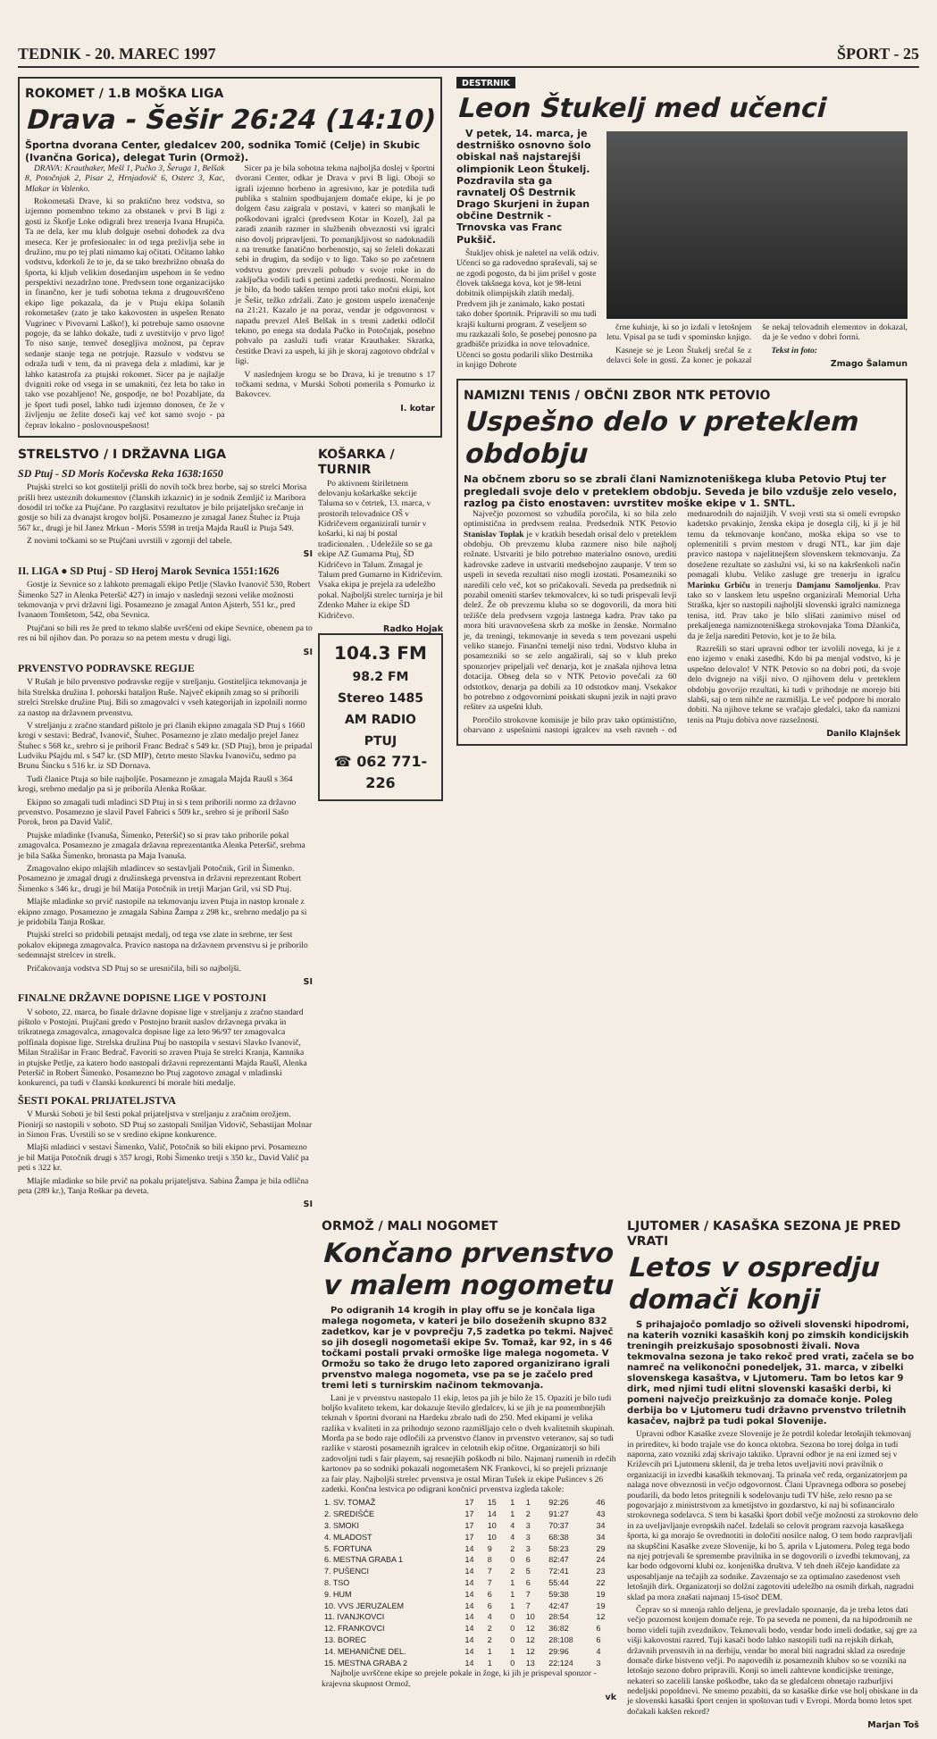TEDNIK - 20. MAREC 1997 ŠPORT - 25
ROKOMET / 1.B MOŠKA LIGA
Drava - Šešir 26:24 (14:10)
Športna dvorana Center, gledalcev 200, sodnika Tomič (Celje) in Skubic (Ivančna Gorica), delegat Turin (Ormož).
DRAVA: Krauthaker, Mešl 1, Pučko 3, Šeruga 1, Belšak 8, Potočnjak 2, Pisar 2, Hrnjadovič 6, Osterc 3, Kac, Mlakar in Valenko.
Rokometaši Drave, ki so praktično brez vodstva, so izjemno pomembno tekmo za obstanek v prvi B ligi z gosti iz Škofje Loke odigrali brez trenerja Ivana Hrupiča. Ta ne dela, ker mu klub dolguje osebni dohodek za dva meseca. Ker je profesionalec in od tega preživlja sebe in družino, mu po tej plati nimamo kaj očitati. Očitamo lahko vodstvu, kdorkoli že to je, da se tako brezbrižno obnaša do športa, ki kljub velikim dosedanjim uspehom in še vedno perspektivi nezadržno tone. Predvsem tone organizacijsko in finančno, ker je tudi sobotna tekma z drugouvrščeno ekipo lige pokazala, da je v Ptuju ekipa šolanih rokometašev (zato je tako kakovosten in uspešen Renato Vugrinec v Pivovarni Laško!), ki potrebuje samo osnovne pogoje, da se lahko dokaže, tudi z uvrstitvijo v prvo ligo! To niso sanje, temveč dosegljiva možnost, pa čeprav sedanje stanje tega ne potrjuje. Razsulo v vodstvu se odraža tudi v tem, da ni pravega dela z mladimi, kar je lahko katastrofa za ptujski rokomet. Sicer pa je najlažje dvigniti roke od vsega in se umakniti, čez leta bo tako in tako vse pozabljeno! Ne, gospodje, ne bo! Pozabljate, da je šport tudi posel, lahko tudi izjemno donosen, če že v življenju ne želite doseči kaj več kot samo svojo - pa čeprav lokalno - poslovnouspešnost!
Sicer pa je bila sobotna tekma najboljša doslej v športni dvorani Center, odkar je Drava v prvi B ligi. Oboji so igrali izjemno borbeno in agresivno, kar je potrdila tudi publika s stalnim spodbujanjem domače ekipe, ki je po dolgem času zaigrala v postavi, v kateri so manjkali le poškodovani igralci (predvsem Kotar in Kozel), žal pa zaradi znanih razmer in službenih obveznosti vsi igralci niso dovolj pripravljeni. To pomanjkljivost so nadoknadili z na trenutke fanatično borbenostjo, saj so želeli dokazati sebi in drugim, da sodijo v to ligo. Tako so po začetnem vodstvu gostov prevzeli pobudo v svoje roke in do zaključka vodili tudi s petimi zadetki prednosti. Normalno je bilo, da bodo takšen tempo proti tako močni ekipi, kot je Šešir, težko zdržali. Zato je gostom uspelo izenačenje na 21:21. Kazalo je na poraz, vendar je odgovornost v napadu prevzel Aleš Belšak in s tremi zadetki odločil tekmo, po enega sta dodala Pučko in Potočnjak, posebno pohvalo pa zasluži tudi vratar Krauthaker. Skratka, čestitke Dravi za uspeh, ki jih je skoraj zagotovo obdržal v ligi.
V naslednjem krogu se bo Drava, ki je trenutno s 17 točkami sedma, v Murski Soboti pomerila s Pomurko iz Bakovcev.
I. kotar
STRELSTVO / I DRŽAVNA LIGA
SD Ptuj - SD Moris Kočevska Reka 1638:1650
Ptujski strelci so kot gostitelji prišli do novih točk brez borbe, saj so strelci Morisa prišli brez usteznih dokumentov (članskih izkaznic) in je sodnik Zemljič iz Maribora dosodil tri točke za Ptujčane. Po razglasitvi rezultatov je bilo prijateljsko srečanje in gostje so bili za dvanajst krogov boljši. Posamezno je zmagal Janez Štuhec iz Ptuja 567 kr., drugi je bil Janez Mrkun - Moris 5598 in tretja Majda Raušl iz Ptuja 549.
Z novimi točkami so se Ptujčani uvrstili v zgornji del tabele.
SI
II. LIGA ● SD Ptuj - SD Heroj Marok Sevnica 1551:1626
Gostje iz Sevnice so z lahkoto premagali ekipo Petlje (Slavko Ivanovič 530, Robert Šimenko 527 in Alenka Peteršič 427) in imajo v naslednji sezoni velike možnosti tekmovanja v prvi državni ligi. Posamezno je zmagal Anton Ajsterb, 551 kr., pred Ivanaom Tomšetom, 542, oba Sevnica.
Ptujčani so bili res že pred to tekmo slabše uvrščeni od ekipe Sevnice, obenem pa to res ni bil njihov dan. Po porazu so na petem mestu v drugi ligi.
SI
PRVENSTVO PODRAVSKE REGIJE
V Rušah je bilo prvenstvo podravske regije v streljanju. Gostiteljica tekmovanja je bila Strelska družina I. pohorski bataljon Ruše. Največ ekipnih zmag so si priborili strelci Strelske družine Ptuj. Bili so zmagovalci v vseh kategorijah in izpolnili normo za nastop na državnem prvenstvu.
V streljanju z zračno standard pištolo je pri članih ekipno zmagala SD Ptuj s 1660 krogi v sestavi: Bedrač, Ivanovič, Štuhec. Posamezno je zlato medaljo prejel Janez Štuhec s 568 kr., srebro si je priboril Franc Bedrač s 549 kr. (SD Ptuj), bron je pripadal Ludviku Pšajdu ml. s 547 kr. (SD MIP), četrto mesto Slavku Ivanoviču, sedmo pa Brunu Šincku s 516 kr. iz SD Dornava.
Tudi članice Ptuja so bile najboljše. Posamezno je zmagala Majda Raušl s 364 krogi, srebrno medaljo pa si je priborila Alenka Roškar.
Ekipno so zmagali tudi mladinci SD Ptuj in si s tem priborili normo za državno prvenstvo. Posamezno je slavil Pavel Fabrici s 509 kr., srebro si je priboril Sašo Porok, bron pa David Valič.
Ptujske mladinke (Ivanuša, Šimenko, Peteršič) so si prav tako priborile pokal zmagovalca. Posamezno je zmagala državna reprezentantka Alenka Peteršič, srebrna je bila Saška Šimenko, bronasta pa Maja Ivanuša.
Zmagovalno ekipo mlajših mladincev so sestavljali Potočnik, Gril in Šimenko. Posamezno je zmagal drugi z družinskega prvenstva in državni reprezentant Robert Šimenko s 346 kr., drugi je bil Matija Potočnik in tretji Marjan Gril, vsi SD Ptuj.
Mlajše mladinke so prvič nastopile na tekmovanju izven Ptuja in nastop kronale z ekipno zmago. Posamezno je zmagala Sabina Žampa z 298 kr., srebrno medaljo pa si je pridobila Tanja Roškar.
Ptujski strelci so pridobili petnajst medalj, od tega vse zlate in srebrne, ter šest pokalov ekipnega zmagovalca. Pravico nastopa na državnem prvenstvu si je priborilo sedemnajst strelcev in strelk.
Pričakovanja vodstva SD Ptuj so se uresničila, bili so najboljši.
SI
FINALNE DRŽAVNE DOPISNE LIGE V POSTOJNI
V soboto, 22. marca, bo finale državne dopisne lige v streljanju z zračno standard pištolo v Postojni. Ptujčani gredo v Postojno branit naslov državnega prvaka in trikratnega zmagovalca, zmagovalca dopisne lige za leto 96/97 ter zmagovalca polfinala dopisne lige. Strelska družina Ptuj bo nastopila v sestavi Slavko Ivanovič, Milan Stražišar in Franc Bedrač. Favoriti so zraven Ptuja še strelci Kranja, Kamnika in ptujske Petlje, za katero bodo nastopali državni reprezentanti Majda Raušl, Alenka Peteršič in Robert Šimenko. Posamezno bo Ptuj zagotovo zmagal v mladinski konkurenci, pa tudi v članski konkurenci bi morale biti medalje.
ŠESTI POKAL PRIJATELJSTVA
V Murski Soboti je bil šesti pokal prijateljstva v streljanju z zračnim orožjem. Pionirji so nastopili v soboto. SD Ptuj so zastopali Smiljan Vidovič, Sebastijan Molnar in Simon Fras. Uvrstili so se v sredino ekipne konkurence.
Mlajši mladinci v sestavi Šimenko, Valič, Potočnik so bili ekipno prvi. Posamezno je bil Matija Potočnik drugi s 357 krogi, Robi Šimenko tretji s 350 kr., David Valič pa peti s 322 kr.
Mlajše mladinke so bile prvič na pokalu prijateljstva. Sabina Žampa je bila odlična peta (289 kr.), Tanja Roškar pa deveta.
SI
KOŠARKA / TURNIR
Po aktivnem štiriletnem delovanju košarkaške sekcije Taluma so v četrtek, 13. marca, v prostorih telovadnice OŠ v Kidričevem organizirali turnir v košarki, ki naj bi postal tradicionalen. . Udeležile so se ga ekipe AZ Gumarna Ptuj, ŠD Kidričevo in Talum. Zmagal je Talum pred Gumarno in Kidričevim. Vsaka ekipa je prejela za udeležbo pokal. Najboljši strelec turnirja je bil Zdenko Maher iz ekipe ŠD Kidričevo.
Radko Hojak
104.3 FM
98.2 FM Stereo 1485 AM RADIO PTUJ
☎ 062 771-226
DESTRNIK
Leon Štukelj med učenci
V petek, 14. marca, je destrniško osnovno šolo obiskal naš najstarejši olimpionik Leon Štukelj. Pozdravila sta ga ravnatelj OŠ Destrnik Drago Skurjeni in župan občine Destrnik - Trnovska vas Franc Pukšič.
Štukljev obisk je naletel na velik odziv. Učenci so ga radovedno spraševali, saj se ne zgodi pogosto, da bi jim prišel v goste človek takšnega kova, kot je 98-letni dobitnik olimpijskih zlatih medalj. Predvem jih je zanimalo, kako postati tako dober športnik. Pripravili so mu tudi krajši kulturni program. Z veseljem so mu razkazali šolo, še posebej ponosno pa gradbišče prizidka in nove telovadnice. Učenci so gostu podarili sliko Destrnika in knjigo Dobrote
črne kuhinje, ki so jo izdali v letošnjem letu. Vpisal pa se tudi v spominsko knjigo.
Kasneje se je Leon Štukelj srečal še z delavci šole in gosti. Za konec je pokazal še nekaj telovadnih elementov in dokazal, da je še vedno v dobri formi.
Tekst in foto:
Zmago Šalamun
NAMIZNI TENIS / OBČNI ZBOR NTK PETOVIO
Uspešno delo v preteklem obdobju
Na občnem zboru so se zbrali člani Namiznoteniškega kluba Petovio Ptuj ter pregledali svoje delo v preteklem obdobju. Seveda je bilo vzdušje zelo veselo, razlog pa čisto enostaven: uvrstitev moške ekipe v 1. SNTL.
Največjo pozornost so vzbudila poročila, ki so bila zelo optimistična in predvsem realna. Predsednik NTK Petovio Stanislav Toplak je v kratkih besedah orisal delo v preteklem obdobju. Ob prevzemu kluba razmere niso bile najbolj rožnate. Ustvariti je bilo potrebno materialno osnovo, urediti kadrovske zadeve in ustvariti medsebojno zaupanje. V tem so uspeli in seveda rezultati niso mogli izostati. Posamezniki so naredili celo več, kot so pričakovali. Seveda pa predsednik ni pozabil omeniti staršev tekmovalcev, ki so tudi prispevali levji delež. Že ob prevzemu kluba so se dogovorili, da mora biti težišče dela predvsem vzgoja lastnega kadra. Prav tako pa mora biti uravnovešena skrb za moške in ženske. Normalno je, da treningi, tekmovanje in seveda s tem povezani uspehi veliko stanejo. Finančni temelji niso trdni. Vodstvo kluba in posamezniki so se zelo angažirali, saj so v klub preko sponzorjev pripeljali več denarja, kot je znašala njihova letna dotacija. Obseg dela so v NTK Petovio povečali za 60 odstotkov, denarja pa dobili za 10 odstotkov manj. Vsekakor bo potrebno z odgovornimi poiskati skupni jezik in najti pravo rešitev za uspešni klub.
Poročilo strokovne komisije je bilo prav tako optimistično, obarvano z uspešnimi nastopi igralcev na vseh ravneh - od mednarodnih do najnižjih. V svoji vrsti sta si omeli evropsko kadetsko prvakinjo, ženska ekipa je dosegla cilj, ki ji je bil temu da tekmovanje končano, moška ekipa so vse to oplemenitili s prvim mestom v drugi NTL, kar jim daje pravico nastopa v najelitnejšem slovenskem tekmovanju. Za dosežene rezultate so zaslužni vsi, ki so na kakršenkoli način pomagali klubu. Veliko zasluge gre trenerju in igralcu Marinku Grbiču in trenerju Damjanu Samoljenku. Prav tako so v lanskem letu uspešno organizirali Memorial Urha Straška, kjer so nastopili najboljši slovenski igralci namiznega tenisa, itd. Prav tako je bilo slišati zanimivo misel od prekaljenega namiznoteniškega strokovnjaka Toma Džankiča, da je želja narediti Petovio, kot je to že bila.
Razrešili so stari upravni odbor ter izvolili novega, ki je z eno izjemo v enaki zasedbi. Kdo bi pa menjal vodstvo, ki je uspešno delovalo! V NTK Petovio so na dobri poti, da svoje delo dvignejo na višji nivo. O njihovem delu v preteklem obdobju govorijo rezultati, ki tudi v prihodnje ne morejo biti slabši, saj o tem nihče ne razmišlja. Le več podpore bi moralo dobiti. Na njihove tekme se vračajo gledalci, tako da namizni tenis na Ptuju dobiva nove razsežnosti.
Danilo Klajnšek
ORMOŽ / MALI NOGOMET
Končano prvenstvo v malem nogometu
Po odigranih 14 krogih in play offu se je končala liga malega nogometa, v kateri je bilo doseženih skupno 832 zadetkov, kar je v povprečju 7,5 zadetka po tekmi. Največ so jih dosegli nogometaši ekipe Sv. Tomaž, kar 92, in s 46 točkami postali prvaki ormoške lige malega nogometa. V Ormožu so tako že drugo leto zapored organizirano igrali prvenstvo malega nogometa, vse pa se je začelo pred tremi leti s turnirskim načinom tekmovanja.
Lani je v prvenstvu nastopalo 11 ekip, letos pa jih je bilo že 15. Opaziti je bilo tudi boljšo kvaliteto tekem, kar dokazuje število gledalcev, ki se jih je na pomembnejših tekmah v športni dvorani na Hardeku zbralo tudi do 250. Med ekipami je velika razlika v kvaliteti in za prihodnjo sezono razmišljajo celo o dveh kvalitetnih skupinah. Morda pa se bodo raje odločili za prvenstvo članov in prvenstvo veteranov, saj so tudi razlike v starosti posameznih igralcev in celotnih ekip očitne. Organizatorji so bili zadovoljni tudi s fair playem, saj resnejših poškodb ni bilo. Najmanj rumenih in rdečih kartonov pa so sodniki pokazali nogometašem NK Frankovci, ki so prejeli priznanje za fair play. Najboljši strelec prvenstva je ostal Miran Tušek iz ekipe Pušincev s 26 zadetki. Končna lestvica po odigrani končnici prvenstva izgleda takole:
| 1. SV. TOMAŽ | 17 | 15 | 1 | 1 | 92:26 | 46 |
| 2. SREDIŠČE | 17 | 14 | 1 | 2 | 91:27 | 43 |
| 3. SMOKI | 17 | 10 | 4 | 3 | 70:37 | 34 |
| 4. MLADOST | 17 | 10 | 4 | 3 | 68:38 | 34 |
| 5. FORTUNA | 14 | 9 | 2 | 3 | 58:23 | 29 |
| 6. MESTNA GRABA 1 | 14 | 8 | 0 | 6 | 82:47 | 24 |
| 7. PUŠENCI | 14 | 7 | 2 | 5 | 72:41 | 23 |
| 8. TSO | 14 | 7 | 1 | 6 | 55:44 | 22 |
| 9. HUM | 14 | 6 | 1 | 7 | 59:38 | 19 |
| 10. VVS JERUZALEM | 14 | 6 | 1 | 7 | 42:47 | 19 |
| 11. IVANJKOVCI | 14 | 4 | 0 | 10 | 28:54 | 12 |
| 12. FRANKOVCI | 14 | 2 | 0 | 12 | 36:82 | 6 |
| 13. BOREC | 14 | 2 | 0 | 12 | 28:108 | 6 |
| 14. MEHANIČNE DEL. | 14 | 1 | 1 | 12 | 29:96 | 4 |
| 15. MESTNA GRABA 2 | 14 | 1 | 0 | 13 | 22:124 | 3 |
Najbolje uvrščene ekipe so prejele pokale in žoge, ki jih je prispeval sponzor - krajevna skupnost Ormož.
vk
LJUTOMER / KASAŠKA SEZONA JE PRED VRATI
Letos v ospredju domači konji
S prihajajočo pomladjo so oživeli slovenski hipodromi, na katerih vozniki kasaških konj po zimskih kondicijskih treningih preizkušajo sposobnosti živali. Nova tekmovalna sezona je tako rekoč pred vrati, začela se bo namreč na velikonočni ponedeljek, 31. marca, v zibelki slovenskega kasaštva, v Ljutomeru. Tam bo letos kar 9 dirk, med njimi tudi elitni slovenski kasaški derbi, ki pomeni največjo preizkušnjo za domače konje. Poleg derbija bo v Ljutomeru tudi državno prvenstvo triletnih kasačev, najbrž pa tudi pokal Slovenije.
Upravni odbor Kasaške zveze Slovenije je že potrdil koledar letošnjih tekmovanj in prireditev, ki bodo trajale vse do konca oktobra. Sezona bo torej dolga in tudi naporna, zato vozniki zdaj skrivajo taktiko. Upravni odbor je na eni izmed sej v Križevcih pri Ljutomeru sklenil, da je treba letos uveljaviti novi pravilnik o organizaciji in izvedbi kasaških tekmovanj. Ta prinaša več reda, organizatorjem pa nalaga nove obveznosti in večjo odgovornost. Člani Upravnega odbora so posebej poudarili, da bodo letos pritegnili k sodelovanju tudi TV hiše, zelo resno pa se pogovarjajo z ministrstvom za kmetijstvo in gozdarstvo, ki naj bi sofinanciralo strokovnega sodelavca. S tem bi kasaški šport dobil večje možnosti za strokovno delo in za uveljavljanje evropskih načel. Izdelali so celovit program razvoja kasaškega športa, ki ga morajo še ovrednotiti in določiti nosilce nalog. O tem bodo razpravljali na skupščini Kasaške zveze Slovenije, ki bo 5. aprila v Ljutomeru. Poleg tega bodo na njej potrjevali še spremembe pravilnika in se dogovorili o izvedbi tekmovanj, za kar bodo odgovorni klubi oz. konjeniška društva. V teh dneh iščejo kandidate za usposabljanje na tečajih za sodnike. Zavzemajo se za optimalno zasedenost vseh letošnjih dirk. Organizatorji so dolžni zagotoviti udeležbo na osmih dirkah, nagradni sklad pa mora znašati najmanj 15-tisoč DEM.
Čeprav so si mnenja rahlo deljena, je prevladalo spoznanje, da je treba letos dati večjo pozornost konjem domače reje. To pa seveda ne pomeni, da na hipodromih ne bomo videli tujih zvezdnikov. Tekmovali bodo, vendar bodo imeli dodatke, saj gre za višji kakovostni razred. Tuji kasači bodo lahko nastopili tudi na rejskih dirkah, državnih prvenstvih in na derbiju, vendar bo moral biti nagradni sklad za osrednje domače dirke bistveno večji. Po napovedih iz posameznih klubov so se vozniki na letošnjo sezono dobro pripravili. Konji so imeli zahtevne kondicijske treninge, nekateri so zacelili lanske poškodbe, tako da se gledalcem obnetajo razburljivi nedeljski popoldnevi. Ne smemo pozabiti, da so kasaške dirke vse bolj obiskane in da je slovenski kasaški šport cenjen in spoštovan tudi v Evropi. Morda bomo letos spet dočakali kakšen rekord?
Marjan Toš